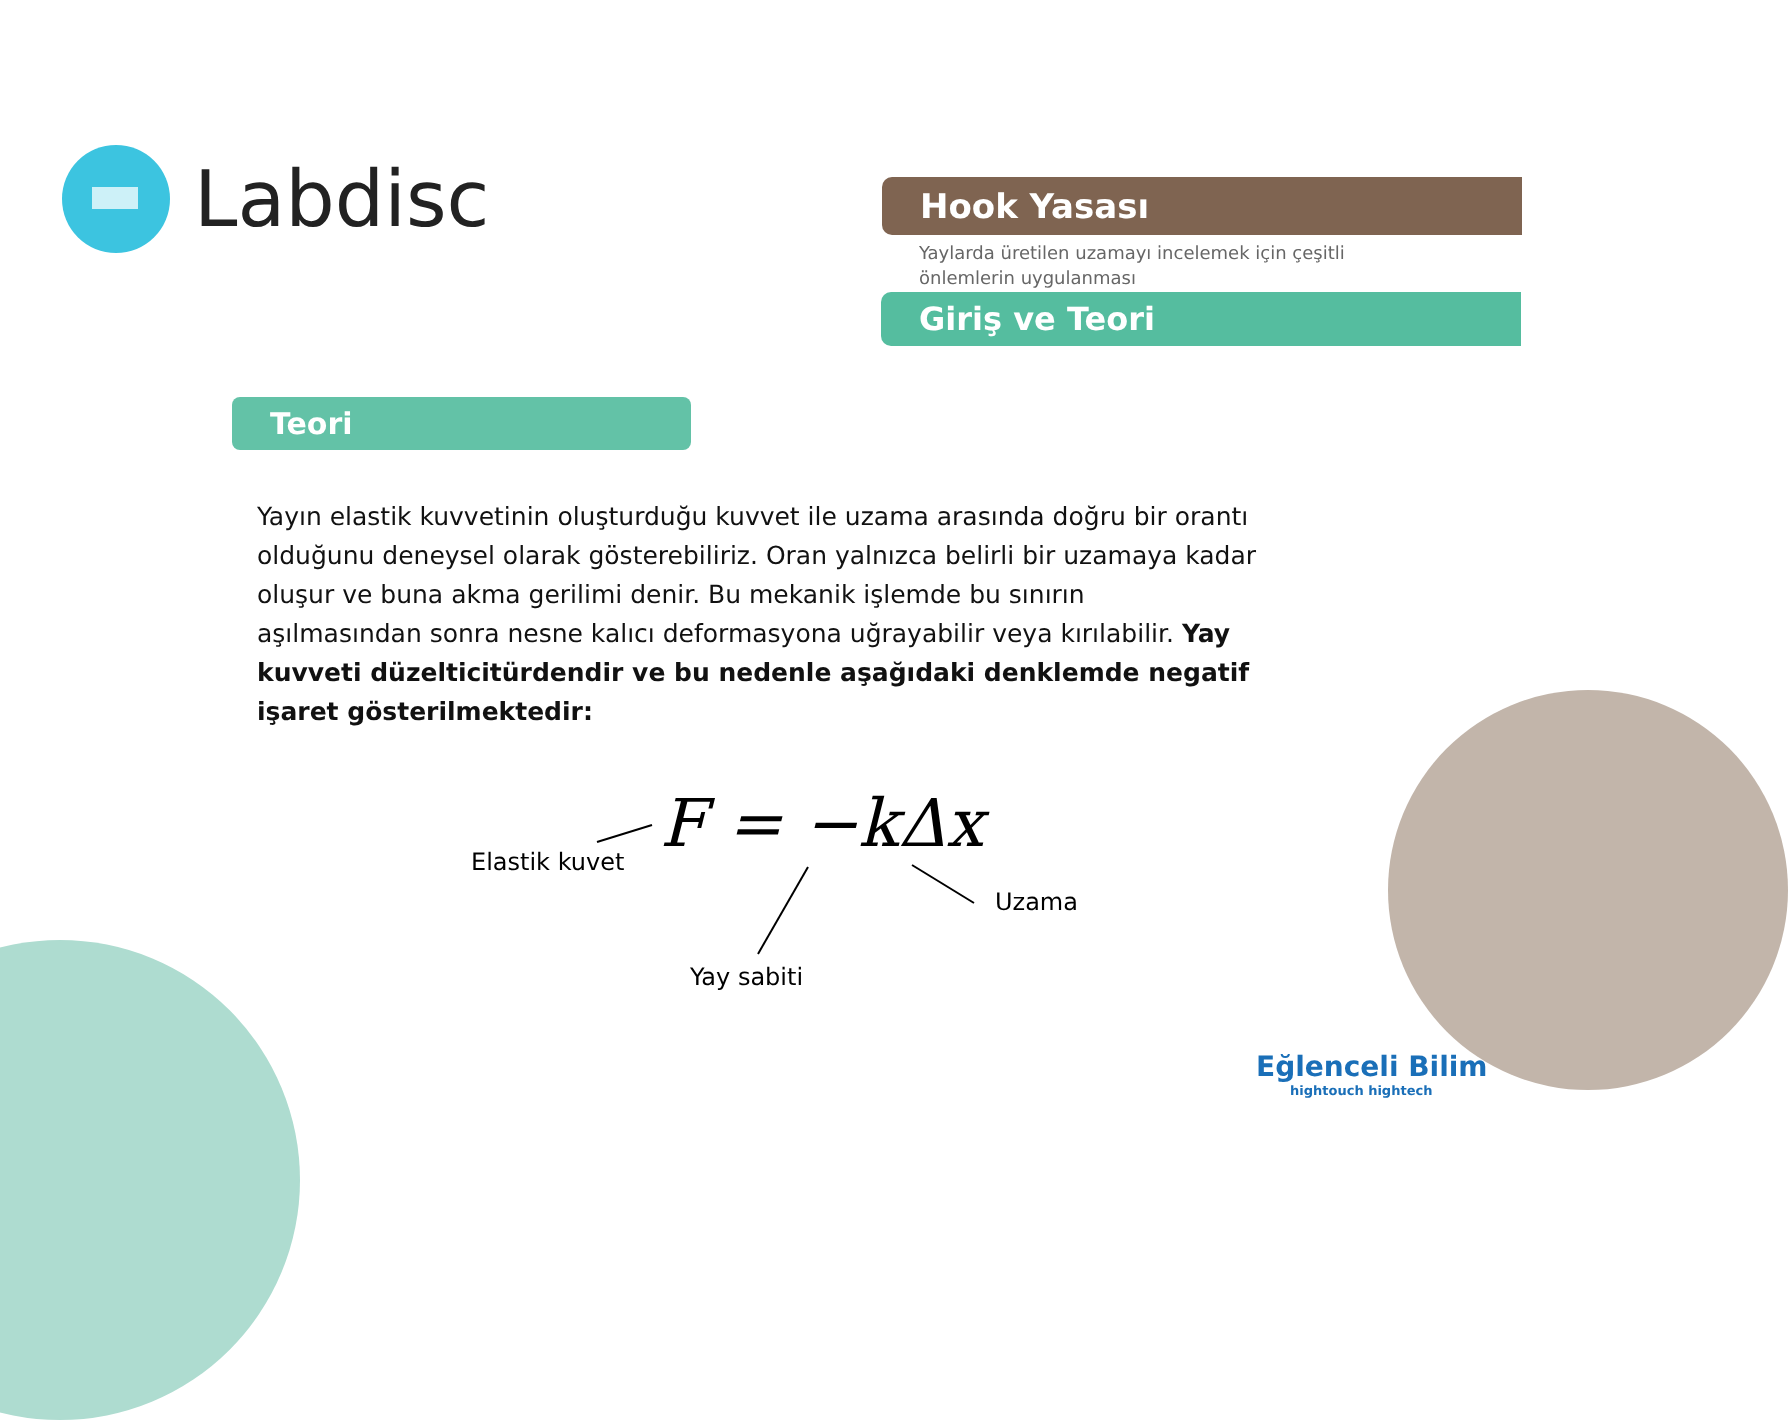Labdisc
Hook Yasası
Yaylarda üretilen uzamayı incelemek için çeşitli
önlemlerin uygulanması
Giriş ve Teori
Teori
Yayın elastik kuvvetinin oluşturduğu kuvvet ile uzama arasında doğru bir orantı olduğunu deneysel olarak gösterebiliriz. Oran yalnızca belirli bir uzamaya kadar oluşur ve buna akma gerilimi denir. Bu mekanik işlemde bu sınırın aşılmasından sonra nesne kalıcı deformasyona uğrayabilir veya kırılabilir. Yay kuvveti düzelticitürdendir ve bu nedenle aşağıdaki denklemde negatif işaret gösterilmektedir:
F = −kΔx
Elastik kuvet
Uzama
Yay sabiti
Eğlenceli Bilim
hightouch hightech